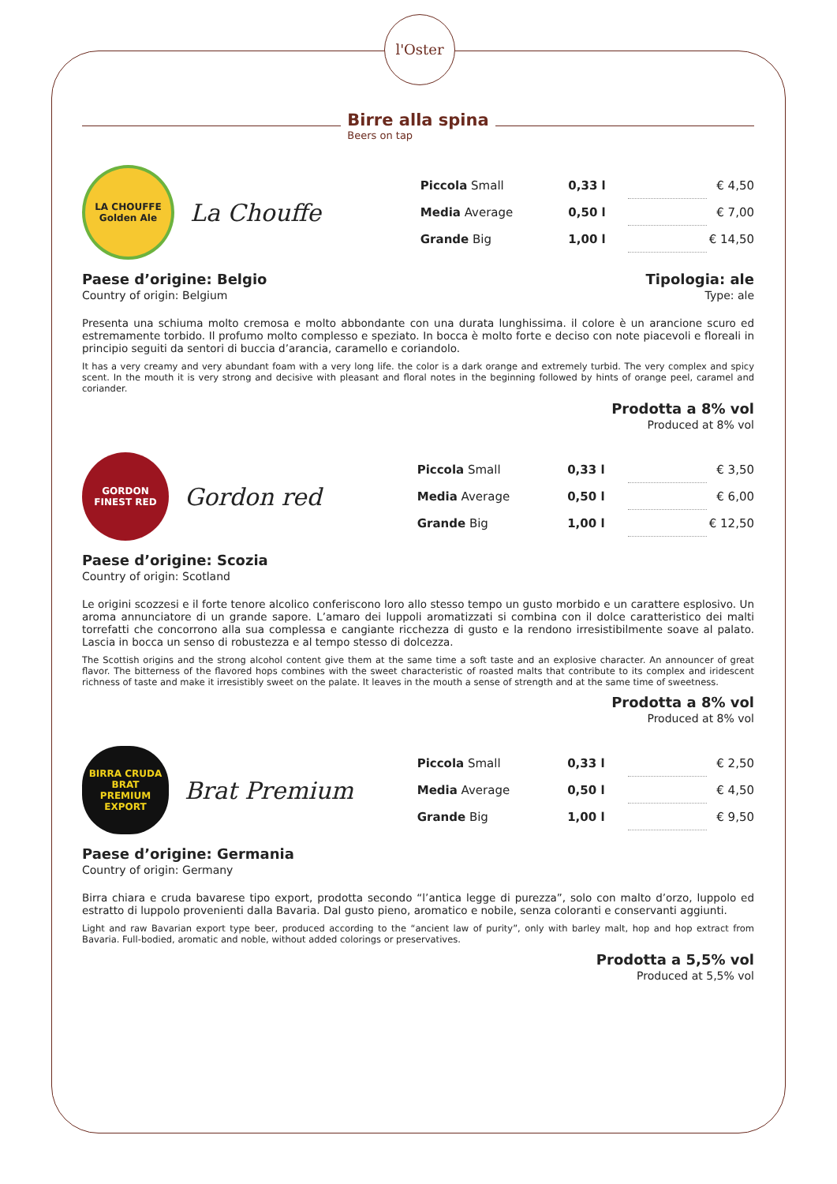l'Oster
Birre alla spina
Beers on tap
LA CHOUFFE
Golden Ale
La Chouffe
| Piccola Small | 0,33 l | | € 4,50 |
| Media Average | 0,50 l | | € 7,00 |
| Grande Big | 1,00 l | | € 14,50 |
Paese d’origine: Belgio
Country of origin: Belgium
Tipologia: ale
Type: ale
Presenta una schiuma molto cremosa e molto abbondante con una durata lunghissima. il colore è un arancione scuro ed estremamente torbido. Il profumo molto complesso e speziato. In bocca è molto forte e deciso con note piacevoli e floreali in principio seguiti da sentori di buccia d’arancia, caramello e coriandolo.
It has a very creamy and very abundant foam with a very long life. the color is a dark orange and extremely turbid. The very complex and spicy scent. In the mouth it is very strong and decisive with pleasant and floral notes in the beginning followed by hints of orange peel, caramel and coriander.
Prodotta a 8% vol
Produced at 8% vol
GORDON
FINEST RED
Gordon red
| Piccola Small | 0,33 l | | € 3,50 |
| Media Average | 0,50 l | | € 6,00 |
| Grande Big | 1,00 l | | € 12,50 |
Paese d’origine: Scozia
Country of origin: Scotland
Le origini scozzesi e il forte tenore alcolico conferiscono loro allo stesso tempo un gusto morbido e un carattere esplosivo. Un aroma annunciatore di un grande sapore. L’amaro dei luppoli aromatizzati si combina con il dolce caratteristico dei malti torrefatti che concorrono alla sua complessa e cangiante ricchezza di gusto e la rendono irresistibilmente soave al palato. Lascia in bocca un senso di robustezza e al tempo stesso di dolcezza.
The Scottish origins and the strong alcohol content give them at the same time a soft taste and an explosive character. An announcer of great flavor. The bitterness of the flavored hops combines with the sweet characteristic of roasted malts that contribute to its complex and iridescent richness of taste and make it irresistibly sweet on the palate. It leaves in the mouth a sense of strength and at the same time of sweetness.
Prodotta a 8% vol
Produced at 8% vol
BIRRA CRUDA
BRAT
PREMIUM EXPORT
Brat Premium
| Piccola Small | 0,33 l | | € 2,50 |
| Media Average | 0,50 l | | € 4,50 |
| Grande Big | 1,00 l | | € 9,50 |
Paese d’origine: Germania
Country of origin: Germany
Birra chiara e cruda bavarese tipo export, prodotta secondo “l’antica legge di purezza”, solo con malto d’orzo, luppolo ed estratto di luppolo provenienti dalla Bavaria. Dal gusto pieno, aromatico e nobile, senza coloranti e conservanti aggiunti.
Light and raw Bavarian export type beer, produced according to the “ancient law of purity”, only with barley malt, hop and hop extract from Bavaria. Full-bodied, aromatic and noble, without added colorings or preservatives.
Prodotta a 5,5% vol
Produced at 5,5% vol